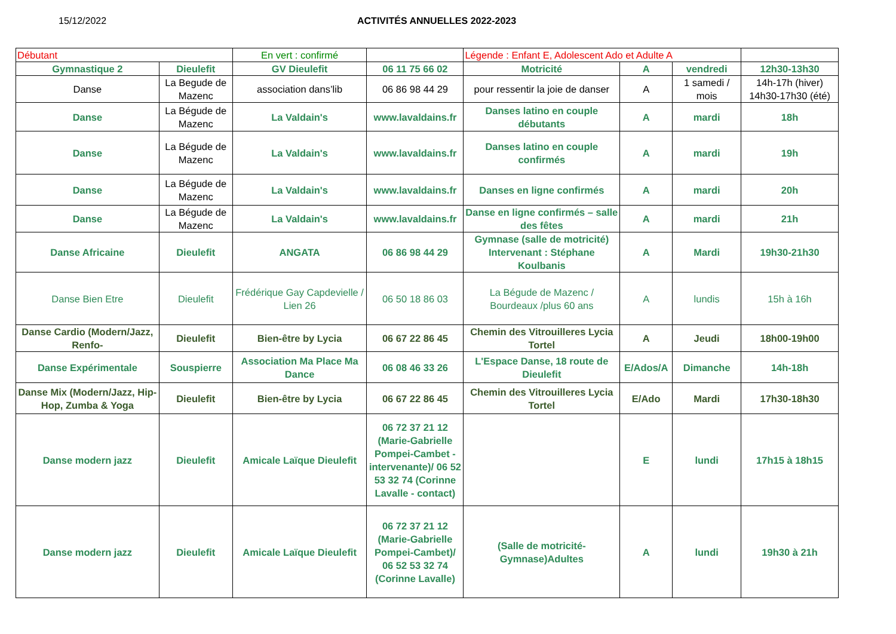15/12/2022 ACTIVITÉS ANNUELLES 2022-2023
| Débutant | | En vert : confirmé | | Légende : Enfant E, Adolescent Ado et Adulte A | | | |
| Gymnastique 2 | Dieulefit | GV Dieulefit | 06 11 75 66 02 | Motricité | A | vendredi | 12h30-13h30 |
| Danse | La Begude de Mazenc | association dans’lib | 06 86 98 44 29 | pour ressentir la joie de danser | A | 1 samedi / mois | 14h-17h (hiver) 14h30-17h30 (été) |
| Danse | La Bégude de Mazenc | La Valdain's | www.lavaldains.fr | Danses latino en couple débutants | A | mardi | 18h |
| Danse | La Bégude de Mazenc | La Valdain's | www.lavaldains.fr | Danses latino en couple confirmés | A | mardi | 19h |
| Danse | La Bégude de Mazenc | La Valdain's | www.lavaldains.fr | Danses en ligne confirmés | A | mardi | 20h |
| Danse | La Bégude de Mazenc | La Valdain's | www.lavaldains.fr | Danse en ligne confirmés – salle des fêtes | A | mardi | 21h |
| Danse Africaine | Dieulefit | ANGATA | 06 86 98 44 29 | Gymnase (salle de motricité) Intervenant : Stéphane Koulbanis | A | Mardi | 19h30-21h30 |
| Danse Bien Etre | Dieulefit | Frédérique Gay Capdevielle / Lien 26 | 06 50 18 86 03 | La Bégude de Mazenc / Bourdeaux /plus 60 ans | A | lundis | 15h à 16h |
| Danse Cardio (Modern/Jazz, Renfo- | Dieulefit | Bien-être by Lycia | 06 67 22 86 45 | Chemin des Vitrouilleres Lycia Tortel | A | Jeudi | 18h00-19h00 |
| Danse Expérimentale | Souspierre | Association Ma Place Ma Dance | 06 08 46 33 26 | L'Espace Danse, 18 route de Dieulefit | E/Ados/A | Dimanche | 14h-18h |
| Danse Mix (Modern/Jazz, Hip-Hop, Zumba & Yoga | Dieulefit | Bien-être by Lycia | 06 67 22 86 45 | Chemin des Vitrouilleres Lycia Tortel | E/Ado | Mardi | 17h30-18h30 |
| Danse modern jazz | Dieulefit | Amicale Laïque Dieulefit | 06 72 37 21 12 (Marie-Gabrielle Pompei-Cambet - intervenante)/ 06 52 53 32 74 (Corinne Lavalle - contact) | | E | lundi | 17h15 à 18h15 |
| Danse modern jazz | Dieulefit | Amicale Laïque Dieulefit | 06 72 37 21 12 (Marie-Gabrielle Pompei-Cambet)/ 06 52 53 32 74 (Corinne Lavalle) | (Salle de motricité-Gymnase)Adultes | A | lundi | 19h30 à 21h |